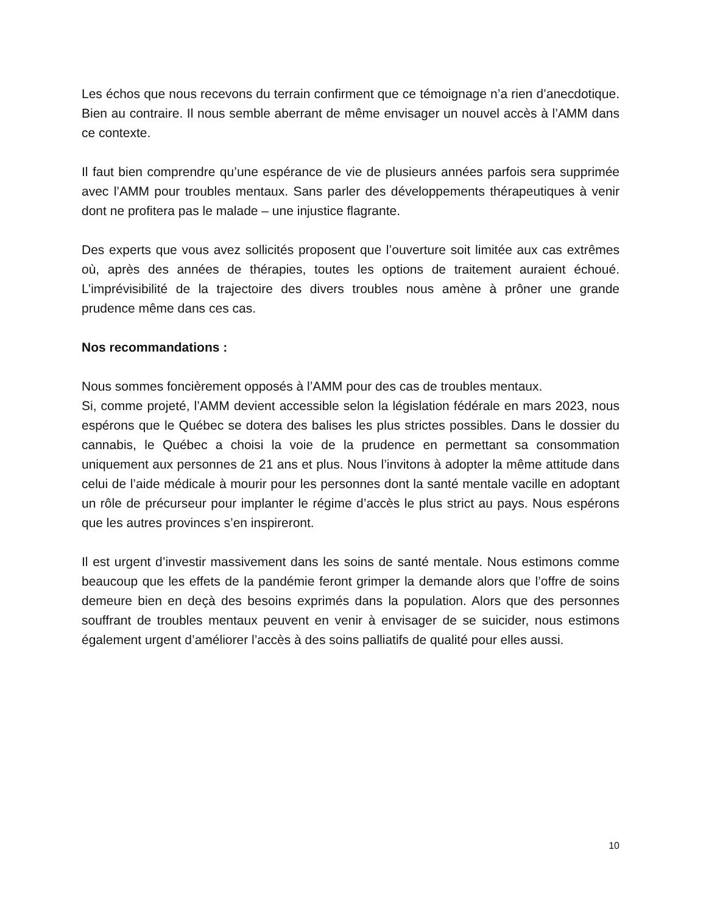Les échos que nous recevons du terrain confirment que ce témoignage n’a rien d’anecdotique. Bien au contraire. Il nous semble aberrant de même envisager un nouvel accès à l’AMM dans ce contexte.
Il faut bien comprendre qu’une espérance de vie de plusieurs années parfois sera supprimée avec l’AMM pour troubles mentaux. Sans parler des développements thérapeutiques à venir dont ne profitera pas le malade – une injustice flagrante.
Des experts que vous avez sollicités proposent que l’ouverture soit limitée aux cas extrêmes où, après des années de thérapies, toutes les options de traitement auraient échoué. L’imprévisibilité de la trajectoire des divers troubles nous amène à prôner une grande prudence même dans ces cas.
Nos recommandations :
Nous sommes foncièrement opposés à l’AMM pour des cas de troubles mentaux.
Si, comme projeté, l’AMM devient accessible selon la législation fédérale en mars 2023, nous espérons que le Québec se dotera des balises les plus strictes possibles. Dans le dossier du cannabis, le Québec a choisi la voie de la prudence en permettant sa consommation uniquement aux personnes de 21 ans et plus. Nous l’invitons à adopter la même attitude dans celui de l’aide médicale à mourir pour les personnes dont la santé mentale vacille en adoptant un rôle de précurseur pour implanter le régime d’accès le plus strict au pays. Nous espérons que les autres provinces s’en inspireront.
Il est urgent d’investir massivement dans les soins de santé mentale. Nous estimons comme beaucoup que les effets de la pandémie feront grimper la demande alors que l’offre de soins demeure bien en deçà des besoins exprimés dans la population. Alors que des personnes souffrant de troubles mentaux peuvent en venir à envisager de se suicider, nous estimons également urgent d’améliorer l’accès à des soins palliatifs de qualité pour elles aussi.
10